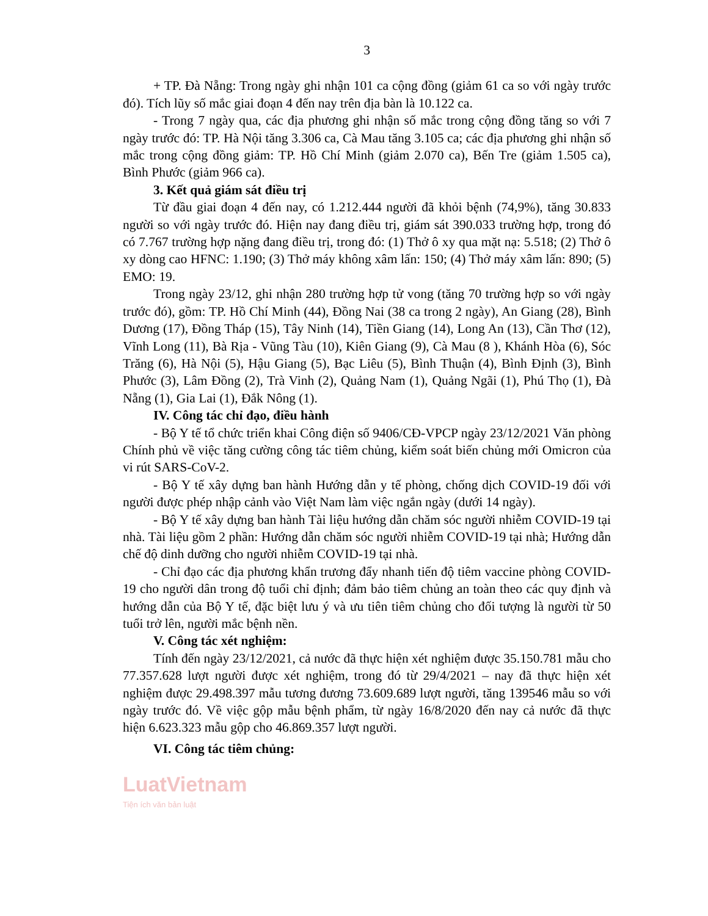3
+ TP. Đà Nẵng: Trong ngày ghi nhận 101 ca cộng đồng (giảm 61 ca so với ngày trước đó). Tích lũy số mắc giai đoạn 4 đến nay trên địa bàn là 10.122 ca.
- Trong 7 ngày qua, các địa phương ghi nhận số mắc trong cộng đồng tăng so với 7 ngày trước đó: TP. Hà Nội tăng 3.306 ca, Cà Mau tăng 3.105 ca; các địa phương ghi nhận số mắc trong cộng đồng giảm: TP. Hồ Chí Minh (giảm 2.070 ca), Bến Tre (giảm 1.505 ca), Bình Phước (giảm 966 ca).
3. Kết quả giám sát điều trị
Từ đầu giai đoạn 4 đến nay, có 1.212.444 người đã khỏi bệnh (74,9%), tăng 30.833 người so với ngày trước đó. Hiện nay đang điều trị, giám sát 390.033 trường hợp, trong đó có 7.767 trường hợp nặng đang điều trị, trong đó: (1) Thở ô xy qua mặt nạ: 5.518; (2) Thở ô xy dòng cao HFNC: 1.190; (3) Thở máy không xâm lấn: 150; (4) Thở máy xâm lấn: 890; (5) EMO: 19.
Trong ngày 23/12, ghi nhận 280 trường hợp tử vong (tăng 70 trường hợp so với ngày trước đó), gồm: TP. Hồ Chí Minh (44), Đồng Nai (38 ca trong 2 ngày), An Giang (28), Bình Dương (17), Đồng Tháp (15), Tây Ninh (14), Tiền Giang (14), Long An (13), Cần Thơ (12), Vĩnh Long (11), Bà Rịa - Vũng Tàu (10), Kiên Giang (9), Cà Mau (8 ), Khánh Hòa (6), Sóc Trăng (6), Hà Nội (5), Hậu Giang (5), Bạc Liêu (5), Bình Thuận (4), Bình Định (3), Bình Phước (3), Lâm Đồng (2), Trà Vinh (2), Quảng Nam (1), Quảng Ngãi (1), Phú Thọ (1), Đà Nẵng (1), Gia Lai (1), Đắk Nông (1).
IV. Công tác chỉ đạo, điều hành
- Bộ Y tế tổ chức triển khai Công điện số 9406/CĐ-VPCP ngày 23/12/2021 Văn phòng Chính phủ về việc tăng cường công tác tiêm chủng, kiểm soát biến chủng mới Omicron của vi rút SARS-CoV-2.
- Bộ Y tế xây dựng ban hành Hướng dẫn y tế phòng, chống dịch COVID-19 đối với người được phép nhập cảnh vào Việt Nam làm việc ngắn ngày (dưới 14 ngày).
- Bộ Y tế xây dựng ban hành Tài liệu hướng dẫn chăm sóc người nhiễm COVID-19 tại nhà. Tài liệu gồm 2 phần: Hướng dẫn chăm sóc người nhiễm COVID-19 tại nhà; Hướng dẫn chế độ dinh dưỡng cho người nhiễm COVID-19 tại nhà.
- Chỉ đạo các địa phương khẩn trương đẩy nhanh tiến độ tiêm vaccine phòng COVID-19 cho người dân trong độ tuổi chỉ định; đảm bảo tiêm chủng an toàn theo các quy định và hướng dẫn của Bộ Y tế, đặc biệt lưu ý và ưu tiên tiêm chủng cho đối tượng là người từ 50 tuổi trở lên, người mắc bệnh nền.
V. Công tác xét nghiệm:
Tính đến ngày 23/12/2021, cả nước đã thực hiện xét nghiệm được 35.150.781 mẫu cho 77.357.628 lượt người được xét nghiệm, trong đó từ 29/4/2021 – nay đã thực hiện xét nghiệm được 29.498.397 mẫu tương đương 73.609.689 lượt người, tăng 139546 mẫu so với ngày trước đó. Về việc gộp mẫu bệnh phẩm, từ ngày 16/8/2020 đến nay cả nước đã thực hiện 6.623.323 mẫu gộp cho 46.869.357 lượt người.
VI. Công tác tiêm chủng:
LuatVietnam
Tiện ích văn bản luật